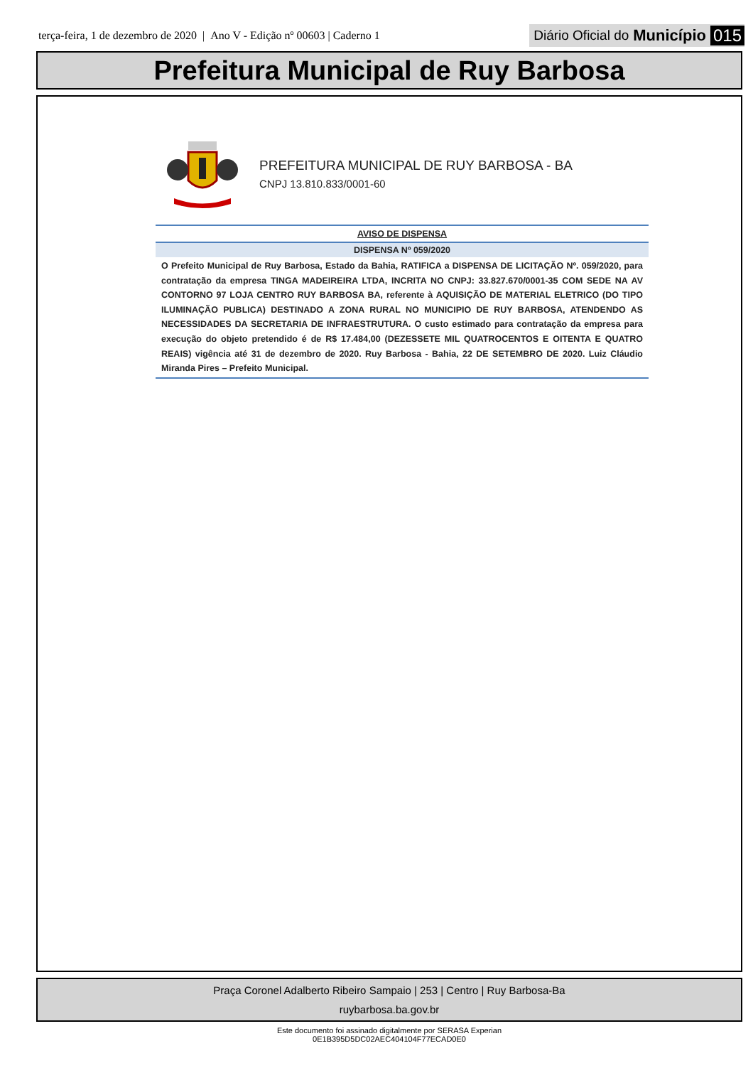terça-feira, 1 de dezembro de 2020 | Ano V - Edição nº 00603 | Caderno 1 Diário Oficial do Município 015
Prefeitura Municipal de Ruy Barbosa
PREFEITURA MUNICIPAL DE RUY BARBOSA - BA
CNPJ 13.810.833/0001-60
AVISO DE DISPENSA
DISPENSA Nº 059/2020
O Prefeito Municipal de Ruy Barbosa, Estado da Bahia, RATIFICA a DISPENSA DE LICITAÇÃO Nº. 059/2020, para contratação da empresa TINGA MADEIREIRA LTDA, INCRITA NO CNPJ: 33.827.670/0001-35 COM SEDE NA AV CONTORNO 97 LOJA CENTRO RUY BARBOSA BA, referente à AQUISIÇÃO DE MATERIAL ELETRICO (DO TIPO ILUMINAÇÃO PUBLICA) DESTINADO A ZONA RURAL NO MUNICIPIO DE RUY BARBOSA, ATENDENDO AS NECESSIDADES DA SECRETARIA DE INFRAESTRUTURA. O custo estimado para contratação da empresa para execução do objeto pretendido é de R$ 17.484,00 (DEZESSETE MIL QUATROCENTOS E OITENTA E QUATRO REAIS) vigência até 31 de dezembro de 2020. Ruy Barbosa - Bahia, 22 DE SETEMBRO DE 2020. Luiz Cláudio Miranda Pires – Prefeito Municipal.
Praça Coronel Adalberto Ribeiro Sampaio | 253 | Centro | Ruy Barbosa-Ba
ruybarbosa.ba.gov.br
Este documento foi assinado digitalmente por SERASA Experian
0E1B395D5DC02AEC404104F77ECAD0E0